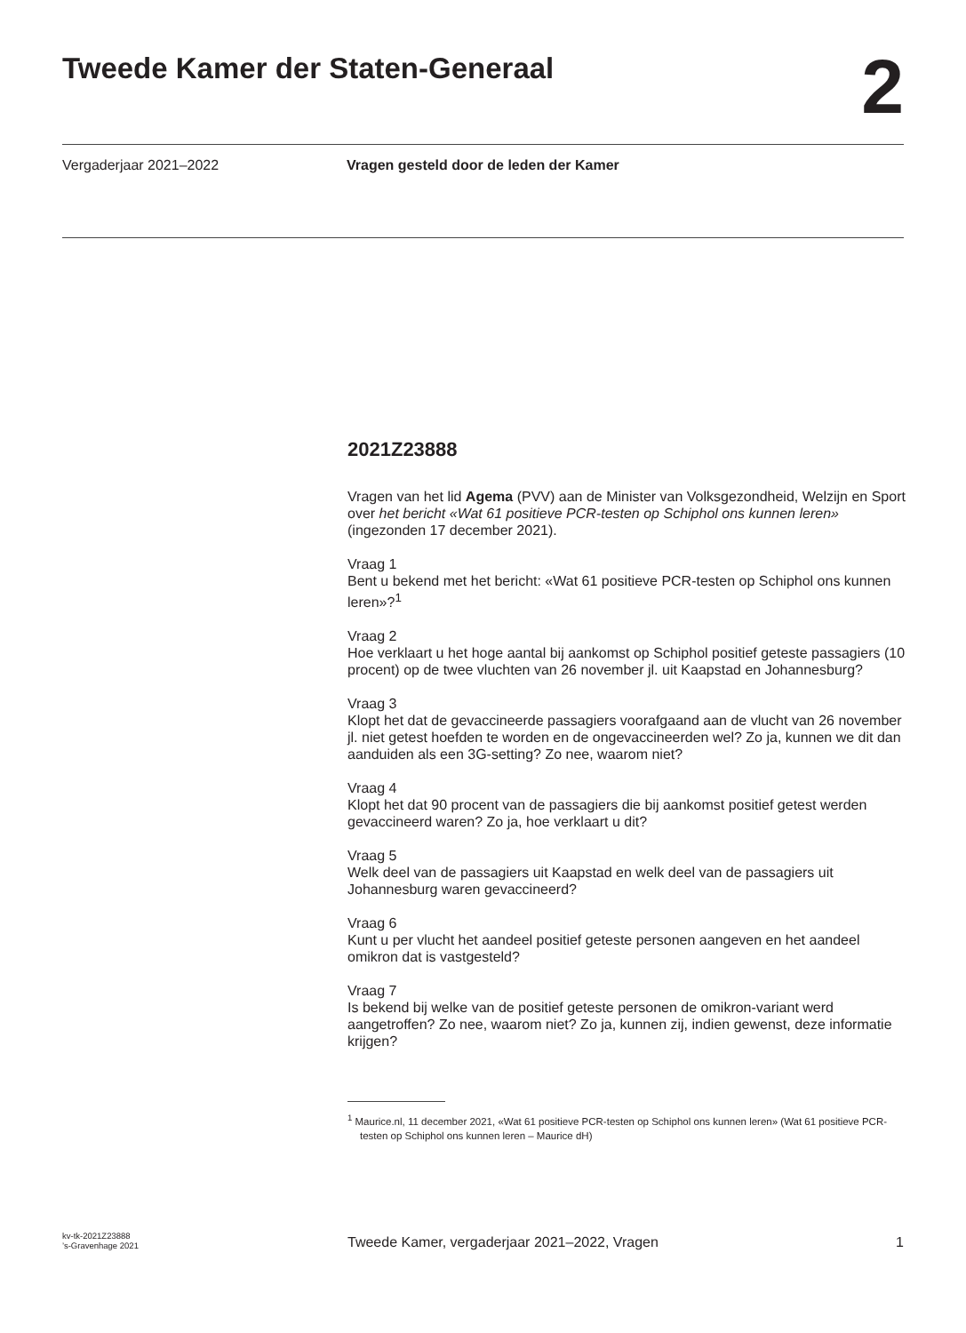Tweede Kamer der Staten-Generaal
2
Vergaderjaar 2021–2022 Vragen gesteld door de leden der Kamer
2021Z23888
Vragen van het lid Agema (PVV) aan de Minister van Volksgezondheid, Welzijn en Sport over het bericht «Wat 61 positieve PCR-testen op Schiphol ons kunnen leren» (ingezonden 17 december 2021).
Vraag 1
Bent u bekend met het bericht: «Wat 61 positieve PCR-testen op Schiphol ons kunnen leren»?<sup>1</sup>
Vraag 2
Hoe verklaart u het hoge aantal bij aankomst op Schiphol positief geteste passagiers (10 procent) op de twee vluchten van 26 november jl. uit Kaapstad en Johannesburg?
Vraag 3
Klopt het dat de gevaccineerde passagiers voorafgaand aan de vlucht van 26 november jl. niet getest hoefden te worden en de ongevaccineerden wel? Zo ja, kunnen we dit dan aanduiden als een 3G-setting? Zo nee, waarom niet?
Vraag 4
Klopt het dat 90 procent van de passagiers die bij aankomst positief getest werden gevaccineerd waren? Zo ja, hoe verklaart u dit?
Vraag 5
Welk deel van de passagiers uit Kaapstad en welk deel van de passagiers uit Johannesburg waren gevaccineerd?
Vraag 6
Kunt u per vlucht het aandeel positief geteste personen aangeven en het aandeel omikron dat is vastgesteld?
Vraag 7
Is bekend bij welke van de positief geteste personen de omikron-variant werd aangetroffen? Zo nee, waarom niet? Zo ja, kunnen zij, indien gewenst, deze informatie krijgen?
<sup>1</sup> Maurice.nl, 11 december 2021, «Wat 61 positieve PCR-testen op Schiphol ons kunnen leren» (Wat 61 positieve PCR-testen op Schiphol ons kunnen leren – Maurice dH)
kv-tk-2021Z23888
’s-Gravenhage 2021
Tweede Kamer, vergaderjaar 2021–2022, Vragen
1